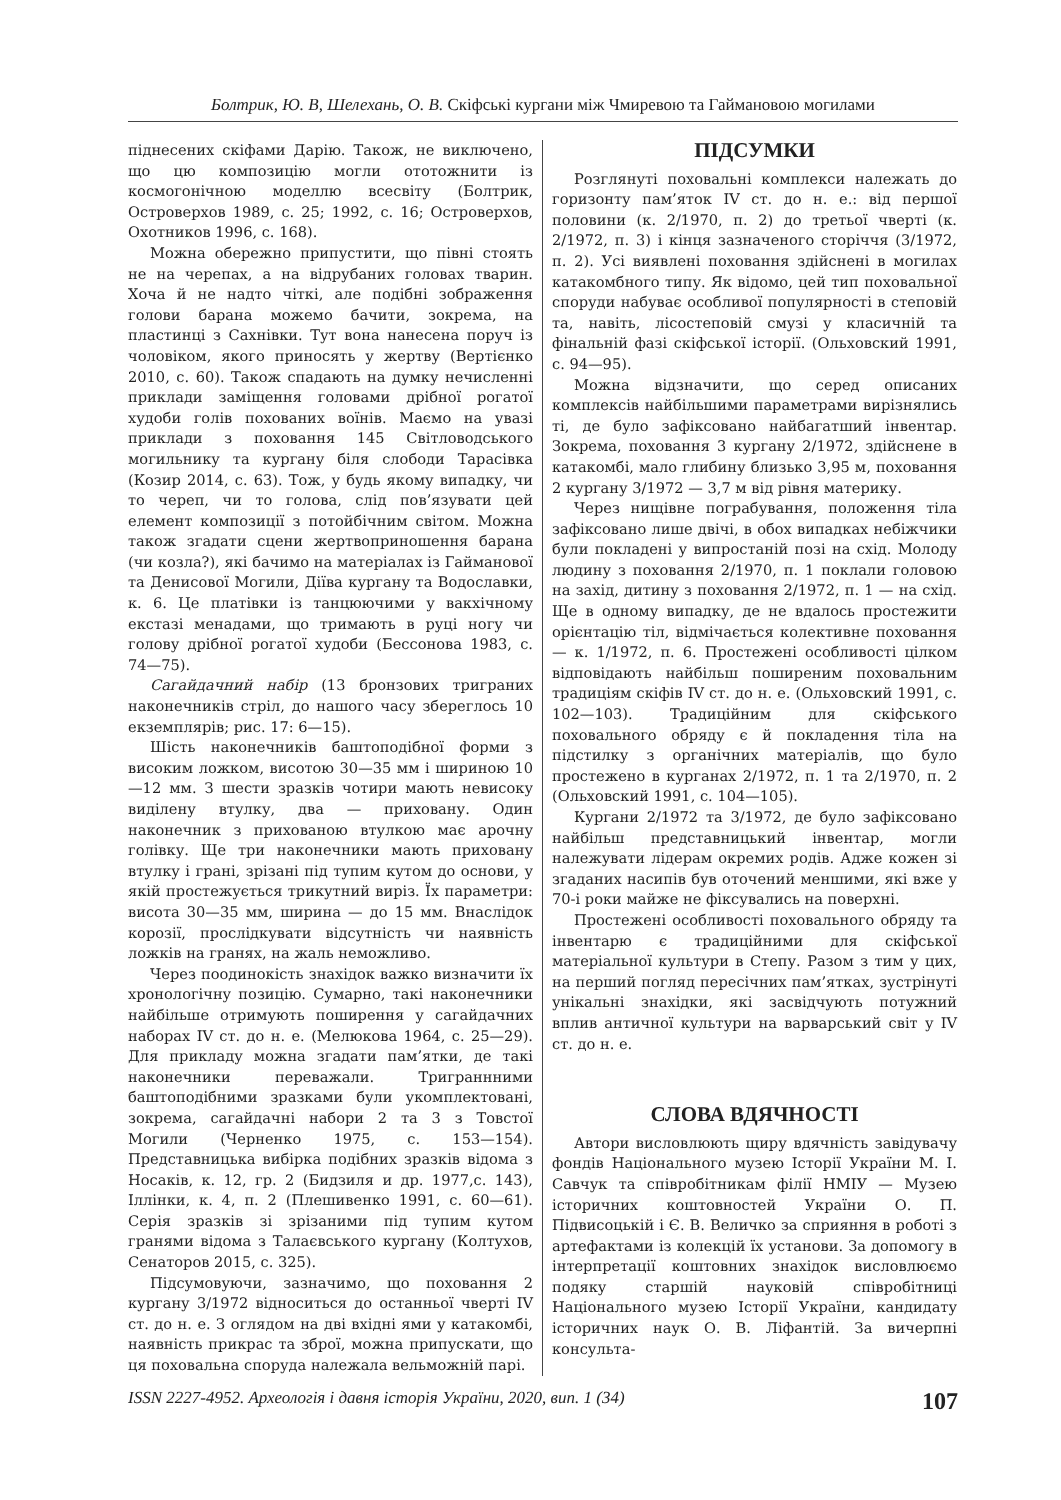Болтрик, Ю. В, Шелехань, О. В. Скіфські кургани між Чмиревою та Гаймановою могилами
піднесених скіфами Дарію. Також, не виключено, що цю композицію могли ототожнити із космогонічною моделлю всесвіту (Болтрик, Островерхов 1989, с. 25; 1992, с. 16; Островерхов, Охотников 1996, с. 168).
Можна обережно припустити, що півні стоять не на черепах, а на відрубаних головах тварин. Хоча й не надто чіткі, але подібні зображення голови барана можемо бачити, зокрема, на пластинці з Сахнівки. Тут вона нанесена поруч із чоловіком, якого приносять у жертву (Вертієнко 2010, с. 60). Також спадають на думку нечисленні приклади заміщення головами дрібної рогатої худоби голів похованих воїнів. Маємо на увазі приклади з поховання 145 Світловодського могильнику та кургану біля слободи Тарасівка (Козир 2014, с. 63). Тож, у будь якому випадку, чи то череп, чи то голова, слід пов’язувати цей елемент композиції з потойбічним світом. Можна також згадати сцени жертвоприношення барана (чи козла?), які бачимо на матеріалах із Гайманової та Денисової Могили, Діїва кургану та Водославки, к. 6. Це платівки із танцюючими у вакхічному екстазі менадами, що тримають в руці ногу чи голову дрібної рогатої худоби (Бессонова 1983, с. 74—75).
Сагайдачний набір (13 бронзових триграних наконечників стріл, до нашого часу збереглось 10 екземплярів; рис. 17: 6—15).
Шість наконечників баштоподібної форми з високим ложком, висотою 30—35 мм і шириною 10—12 мм. З шести зразків чотири мають невисоку виділену втулку, два — приховану. Один наконечник з прихованою втулкою має арочну голівку. Ще три наконечники мають приховану втулку і грані, зрізані під тупим кутом до основи, у якій простежується трикутний виріз. Їх параметри: висота 30—35 мм, ширина — до 15 мм. Внаслідок корозії, прослідкувати відсутність чи наявність ложків на гранях, на жаль неможливо.
Через поодинокість знахідок важко визначити їх хронологічну позицію. Сумарно, такі наконечники найбільше отримують поширення у сагайдачних наборах IV ст. до н. е. (Мелюкова 1964, с. 25—29). Для прикладу можна згадати пам’ятки, де такі наконечники переважали. Триграннними баштоподібними зразками були укомплектовані, зокрема, сагайдачні набори 2 та 3 з Товстої Могили (Черненко 1975, с. 153—154). Представницька вибірка подібних зразків відома з Носаків, к. 12, гр. 2 (Бидзиля и др. 1977,с. 143), Іллінки, к. 4, п. 2 (Плешивенко 1991, с. 60—61). Серія зразків зі зрізаними під тупим кутом гранями відома з Талаєвського кургану (Колтухов, Сенаторов 2015, с. 325).
Підсумовуючи, зазначимо, що поховання 2 кургану 3/1972 відноситься до останньої чверті IV ст. до н. е. З оглядом на дві вхідні ями у катакомбі, наявність прикрас та зброї, можна припускати, що ця поховальна споруда належала вельможній парі.
ПІДСУМКИ
Розглянуті поховальні комплекси належать до горизонту пам’яток IV ст. до н. е.: від першої половини (к. 2/1970, п. 2) до третьої чверті (к. 2/1972, п. 3) і кінця зазначеного сторіччя (3/1972, п. 2). Усі виявлені поховання здійснені в могилах катакомбного типу. Як відомо, цей тип поховальної споруди набуває особливої популярності в степовій та, навіть, лісостеповій смузі у класичній та фінальній фазі скіфської історії. (Ольховский 1991, с. 94—95).
Можна відзначити, що серед описаних комплексів найбільшими параметрами вирізнялись ті, де було зафіксовано найбагатший інвентар. Зокрема, поховання 3 кургану 2/1972, здійснене в катакомбі, мало глибину близько 3,95 м, поховання 2 кургану 3/1972 — 3,7 м від рівня материку.
Через нищівне пограбування, положення тіла зафіксовано лише двічі, в обох випадках небіжчики були покладені у випростаній позі на схід. Молоду людину з поховання 2/1970, п. 1 поклали головою на захід, дитину з поховання 2/1972, п. 1 — на схід. Ще в одному випадку, де не вдалось простежити орієнтацію тіл, відмічається колективне поховання — к. 1/1972, п. 6. Простежені особливості цілком відповідають найбільш поширеним поховальним традиціям скіфів IV ст. до н. е. (Ольховский 1991, с. 102—103). Традиційним для скіфського поховального обряду є й покладення тіла на підстилку з органічних матеріалів, що було простежено в курганах 2/1972, п. 1 та 2/1970, п. 2 (Ольховский 1991, с. 104—105).
Кургани 2/1972 та 3/1972, де було зафіксовано найбільш представницький інвентар, могли належувати лідерам окремих родів. Адже кожен зі згаданих насипів був оточений меншими, які вже у 70-і роки майже не фіксувались на поверхні.
Простежені особливості поховального обряду та інвентарю є традиційними для скіфської матеріальної культури в Степу. Разом з тим у цих, на перший погляд пересічних пам’ятках, зустрінуті унікальні знахідки, які засвідчують потужний вплив античної культури на варварський світ у IV ст. до н. е.
СЛОВА ВДЯЧНОСТІ
Автори висловлюють щиру вдячність завідувачу фондів Національного музею Історії України М. І. Савчук та співробітникам філії НМІУ — Музею історичних коштовностей України О. П. Підвисоцькій і Є. В. Величко за сприяння в роботі з артефактами із колекцій їх установи. За допомогу в інтерпретації коштовних знахідок висловлюємо подяку старшій науковій співробітниці Національного музею Історії України, кандидату історичних наук О. В. Ліфантій. За вичерпні консульта-
ISSN 2227-4952. Археологія і давня історія України, 2020, вип. 1 (34) 107